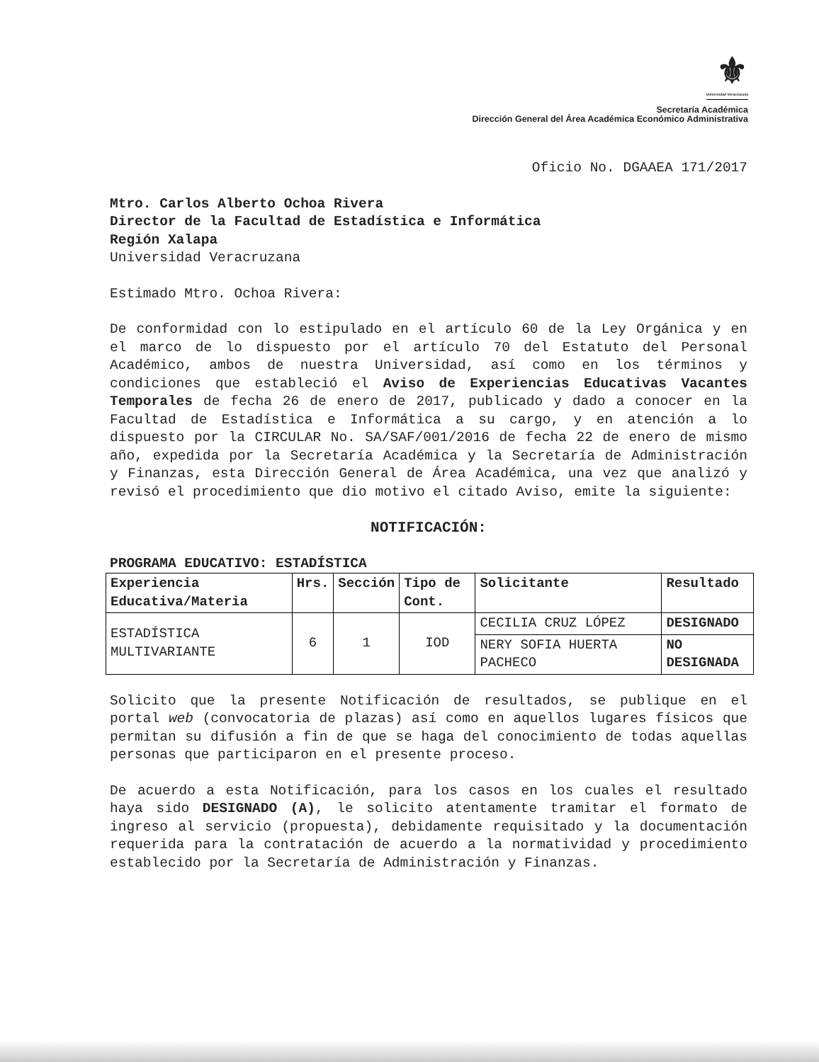⚜
Universidad Veracruzana
Secretaría Académica
Dirección General del Área Académica Económico Administrativa
Oficio No. DGAAEA 171/2017
Mtro. Carlos Alberto Ochoa Rivera
Director de la Facultad de Estadística e Informática
Región Xalapa
Universidad Veracruzana
Estimado Mtro. Ochoa Rivera:
De conformidad con lo estipulado en el artículo 60 de la Ley Orgánica y en el marco de lo dispuesto por el artículo 70 del Estatuto del Personal Académico, ambos de nuestra Universidad, así como en los términos y condiciones que estableció el Aviso de Experiencias Educativas Vacantes Temporales de fecha 26 de enero de 2017, publicado y dado a conocer en la Facultad de Estadística e Informática a su cargo, y en atención a lo dispuesto por la CIRCULAR No. SA/SAF/001/2016 de fecha 22 de enero de mismo año, expedida por la Secretaría Académica y la Secretaría de Administración y Finanzas, esta Dirección General de Área Académica, una vez que analizó y revisó el procedimiento que dio motivo el citado Aviso, emite la siguiente:
NOTIFICACIÓN:
PROGRAMA EDUCATIVO: ESTADÍSTICA
| Experiencia Educativa/Materia | Hrs. | Sección | Tipo de Cont. | Solicitante | Resultado |
| --- | --- | --- | --- | --- | --- |
| ESTADÍSTICA MULTIVARIANTE | 6 | 1 | IOD | CECILIA CRUZ LÓPEZ | DESIGNADO |
| | | | | NERY SOFIA HUERTA PACHECO | NO DESIGNADA |
Solicito que la presente Notificación de resultados, se publique en el portal web (convocatoria de plazas) así como en aquellos lugares físicos que permitan su difusión a fin de que se haga del conocimiento de todas aquellas personas que participaron en el presente proceso.
De acuerdo a esta Notificación, para los casos en los cuales el resultado haya sido DESIGNADO (A), le solicito atentamente tramitar el formato de ingreso al servicio (propuesta), debidamente requisitado y la documentación requerida para la contratación de acuerdo a la normatividad y procedimiento establecido por la Secretaría de Administración y Finanzas.